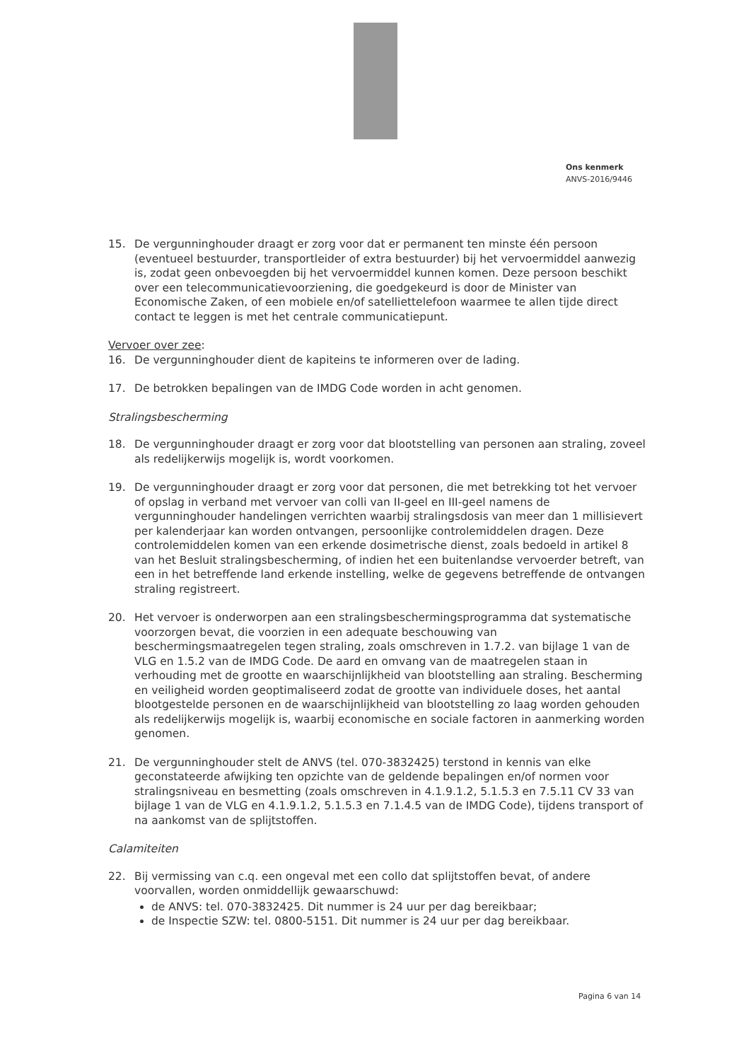Ons kenmerk
ANVS-2016/9446
15. De vergunninghouder draagt er zorg voor dat er permanent ten minste één persoon (eventueel bestuurder, transportleider of extra bestuurder) bij het vervoermiddel aanwezig is, zodat geen onbevoegden bij het vervoermiddel kunnen komen. Deze persoon beschikt over een telecommunicatievoorziening, die goedgekeurd is door de Minister van Economische Zaken, of een mobiele en/of satelliettelefoon waarmee te allen tijde direct contact te leggen is met het centrale communicatiepunt.
Vervoer over zee:
16. De vergunninghouder dient de kapiteins te informeren over de lading.
17. De betrokken bepalingen van de IMDG Code worden in acht genomen.
Stralingsbescherming
18. De vergunninghouder draagt er zorg voor dat blootstelling van personen aan straling, zoveel als redelijkerwijs mogelijk is, wordt voorkomen.
19. De vergunninghouder draagt er zorg voor dat personen, die met betrekking tot het vervoer of opslag in verband met vervoer van colli van II-geel en III-geel namens de vergunninghouder handelingen verrichten waarbij stralingsdosis van meer dan 1 millisievert per kalenderjaar kan worden ontvangen, persoonlijke controlemiddelen dragen. Deze controlemiddelen komen van een erkende dosimetrische dienst, zoals bedoeld in artikel 8 van het Besluit stralingsbescherming, of indien het een buitenlandse vervoerder betreft, van een in het betreffende land erkende instelling, welke de gegevens betreffende de ontvangen straling registreert.
20. Het vervoer is onderworpen aan een stralingsbeschermingsprogramma dat systematische voorzorgen bevat, die voorzien in een adequate beschouwing van beschermingsmaatregelen tegen straling, zoals omschreven in 1.7.2. van bijlage 1 van de VLG en 1.5.2 van de IMDG Code. De aard en omvang van de maatregelen staan in verhouding met de grootte en waarschijnlijkheid van blootstelling aan straling. Bescherming en veiligheid worden geoptimaliseerd zodat de grootte van individuele doses, het aantal blootgestelde personen en de waarschijnlijkheid van blootstelling zo laag worden gehouden als redelijkerwijs mogelijk is, waarbij economische en sociale factoren in aanmerking worden genomen.
21. De vergunninghouder stelt de ANVS (tel. 070-3832425) terstond in kennis van elke geconstateerde afwijking ten opzichte van de geldende bepalingen en/of normen voor stralingsniveau en besmetting (zoals omschreven in 4.1.9.1.2, 5.1.5.3 en 7.5.11 CV 33 van bijlage 1 van de VLG en 4.1.9.1.2, 5.1.5.3 en 7.1.4.5 van de IMDG Code), tijdens transport of na aankomst van de splijtstoffen.
Calamiteiten
22. Bij vermissing van c.q. een ongeval met een collo dat splijtstoffen bevat, of andere voorvallen, worden onmiddellijk gewaarschuwd:
de ANVS: tel. 070-3832425. Dit nummer is 24 uur per dag bereikbaar;
de Inspectie SZW: tel. 0800-5151. Dit nummer is 24 uur per dag bereikbaar.
Pagina 6 van 14